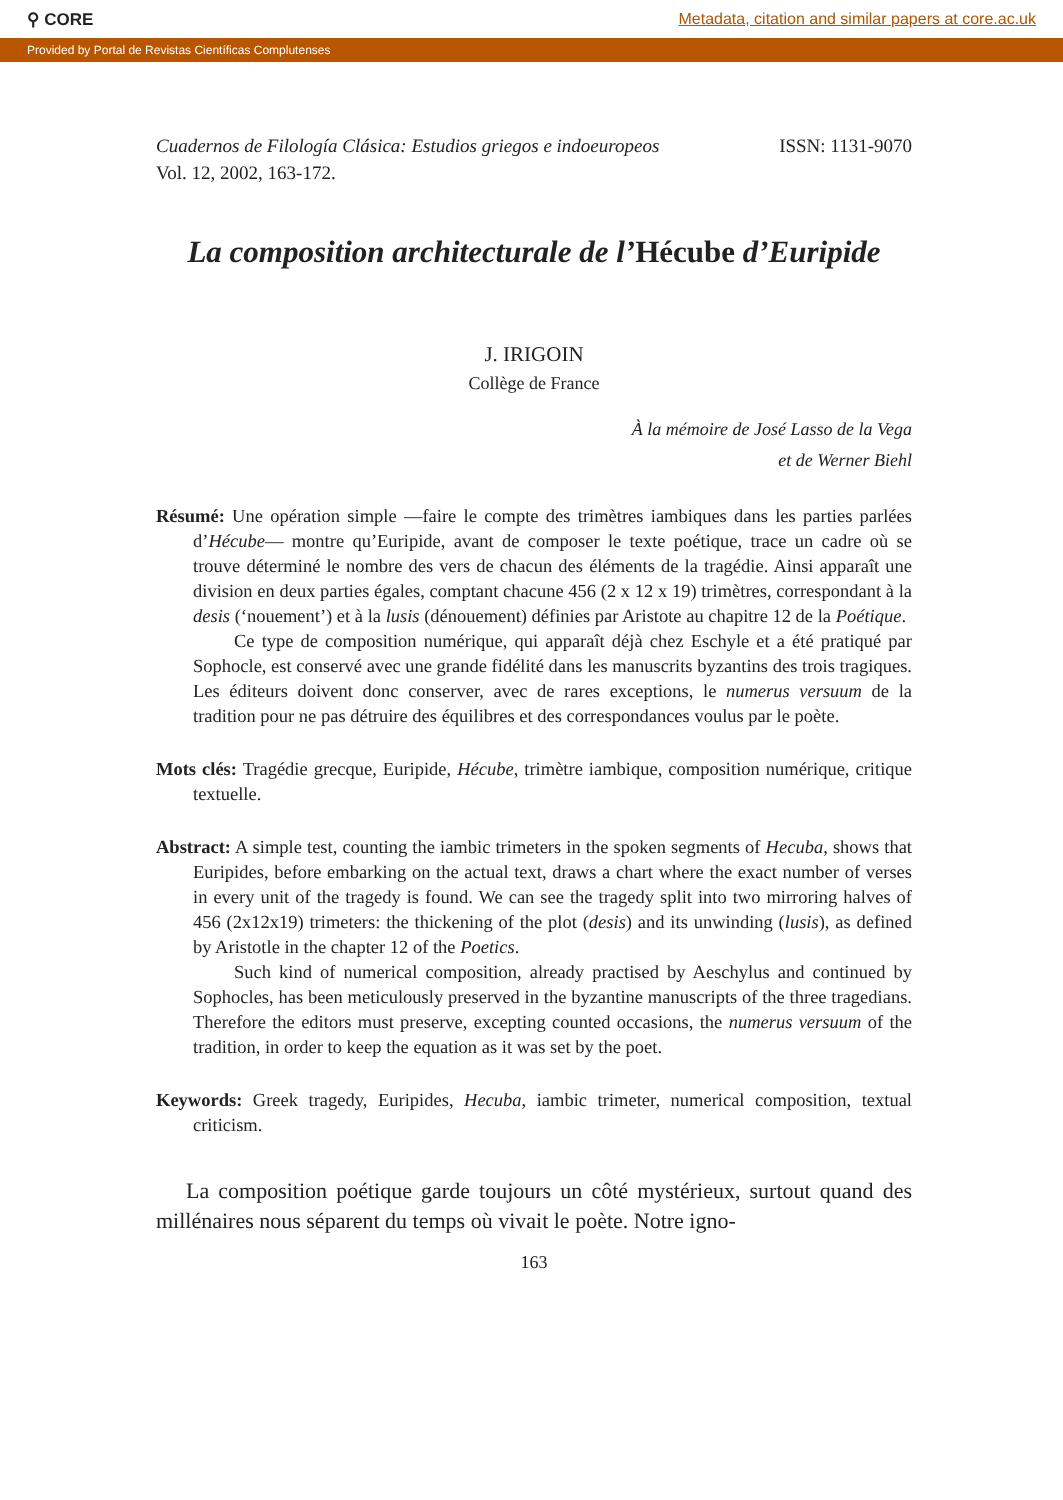⚲ CORE Metadata, citation and similar papers at core.ac.uk
Provided by Portal de Revistas Científicas Complutenses
Cuadernos de Filología Clásica: Estudios griegos e indoeuropeos
Vol. 12, 2002, 163-172.
ISSN: 1131-9070
La composition architecturale de l’Hécube d’Euripide
J. IRIGOIN
Collège de France
À la mémoire de José Lasso de la Vega
et de Werner Biehl
Résumé: Une opération simple —faire le compte des trimètres iambiques dans les parties parlées d’Hécube— montre qu’Euripide, avant de composer le texte poétique, trace un cadre où se trouve déterminé le nombre des vers de chacun des éléments de la tragédie. Ainsi apparaît une division en deux parties égales, comptant chacune 456 (2 x 12 x 19) trimètres, correspondant à la desis (‘nouement’) et à la lusis (dénouement) définies par Aristote au chapitre 12 de la Poétique.
Ce type de composition numérique, qui apparaît déjà chez Eschyle et a été pratiqué par Sophocle, est conservé avec une grande fidélité dans les manuscrits byzantins des trois tragiques. Les éditeurs doivent donc conserver, avec de rares exceptions, le numerus versuum de la tradition pour ne pas détruire des équilibres et des correspondances voulus par le poète.
Mots clés: Tragédie grecque, Euripide, Hécube, trimètre iambique, composition numérique, critique textuelle.
Abstract: A simple test, counting the iambic trimeters in the spoken segments of Hecuba, shows that Euripides, before embarking on the actual text, draws a chart where the exact number of verses in every unit of the tragedy is found. We can see the tragedy split into two mirroring halves of 456 (2x12x19) trimeters: the thickening of the plot (desis) and its unwinding (lusis), as defined by Aristotle in the chapter 12 of the Poetics.
Such kind of numerical composition, already practised by Aeschylus and continued by Sophocles, has been meticulously preserved in the byzantine manuscripts of the three tragedians. Therefore the editors must preserve, excepting counted occasions, the numerus versuum of the tradition, in order to keep the equation as it was set by the poet.
Keywords: Greek tragedy, Euripides, Hecuba, iambic trimeter, numerical composition, textual criticism.
La composition poétique garde toujours un côté mystérieux, surtout quand des millénaires nous séparent du temps où vivait le poète. Notre igno-
163